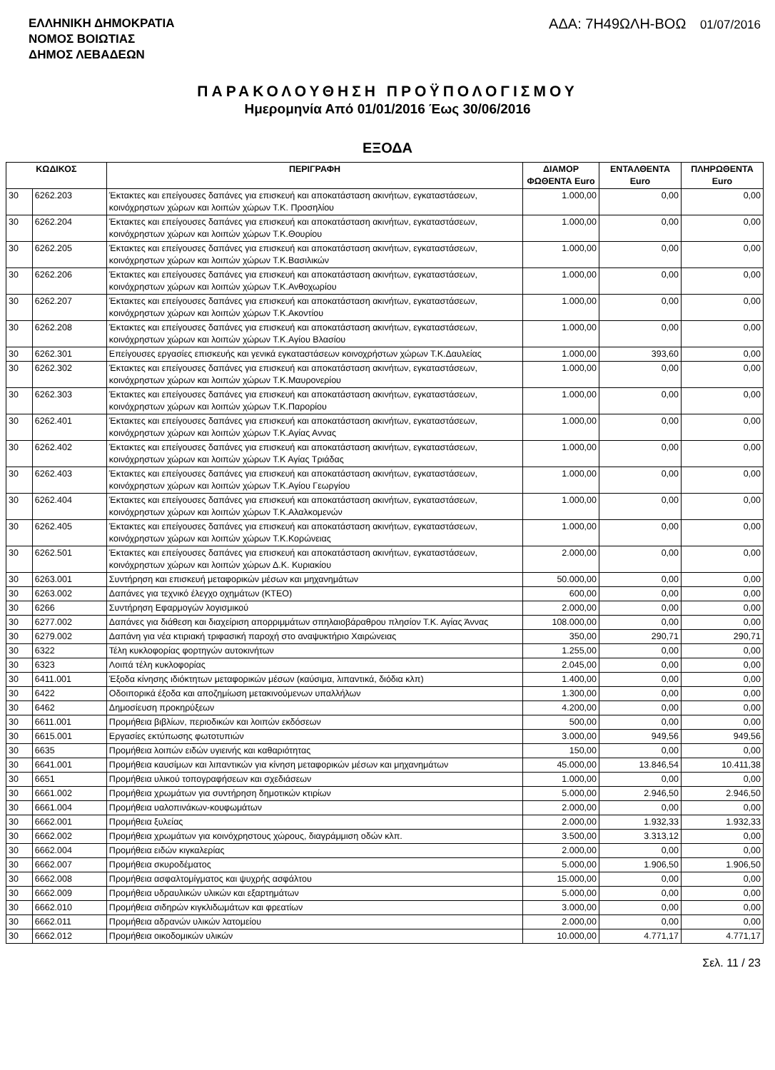ΕΛΛΗΝΙΚΗ ΔΗΜΟΚΡΑΤΙΑ
ΝΟΜΟΣ ΒΟΙΩΤΙΑΣ
ΔΗΜΟΣ ΛΕΒΑΔΕΩΝ
ΑΔΑ: 7Η49ΩΛΗ-ΒΟΩ 01/07/2016
ΠΑΡΑΚΟΛΟΥΘΗΣΗ ΠΡΟΫΠΟΛΟΓΙΣΜΟΥ
Ημερομηνία Από 01/01/2016 Έως 30/06/2016
ΕΞΟΔΑ
| ΚΩΔΙΚΟΣ | | ΠΕΡΙΓΡΑΦΗ | ΔΙΑΜΟΡ ΦΩΘΕΝΤΑ Euro | ΕΝΤΑΛΘΕΝΤΑ Euro | ΠΛΗΡΩΘΕΝΤΑ Euro |
| --- | --- | --- | --- | --- | --- |
| 30 | 6262.203 | Έκτακτες και επείγουσες δαπάνες για επισκευή και αποκατάσταση ακινήτων, εγκαταστάσεων, κοινόχρηστων χώρων και λοιπών χώρων Τ.Κ. Προσηλίου | 1.000,00 | 0,00 | 0,00 |
| 30 | 6262.204 | Έκτακτες και επείγουσες δαπάνες για επισκευή και αποκατάσταση ακινήτων, εγκαταστάσεων, κοινόχρηστων χώρων και λοιπών χώρων Τ.Κ.Θουρίου | 1.000,00 | 0,00 | 0,00 |
| 30 | 6262.205 | Έκτακτες και επείγουσες δαπάνες για επισκευή και αποκατάσταση ακινήτων, εγκαταστάσεων, κοινόχρηστων χώρων και λοιπών χώρων Τ.Κ.Βασιλικών | 1.000,00 | 0,00 | 0,00 |
| 30 | 6262.206 | Έκτακτες και επείγουσες δαπάνες για επισκευή και αποκατάσταση ακινήτων, εγκαταστάσεων, κοινόχρηστων χώρων και λοιπών χώρων Τ.Κ.Ανθοχωρίου | 1.000,00 | 0,00 | 0,00 |
| 30 | 6262.207 | Έκτακτες και επείγουσες δαπάνες για επισκευή και αποκατάσταση ακινήτων, εγκαταστάσεων, κοινόχρηστων χώρων και λοιπών χώρων Τ.Κ.Ακοντίου | 1.000,00 | 0,00 | 0,00 |
| 30 | 6262.208 | Έκτακτες και επείγουσες δαπάνες για επισκευή και αποκατάσταση ακινήτων, εγκαταστάσεων, κοινόχρηστων χώρων και λοιπών χώρων Τ.Κ.Αγίου Βλασίου | 1.000,00 | 0,00 | 0,00 |
| 30 | 6262.301 | Επείγουσες εργασίες επισκευής και γενικά εγκαταστάσεων κοινοχρήστων χώρων Τ.Κ.Δαυλείας | 1.000,00 | 393,60 | 0,00 |
| 30 | 6262.302 | Έκτακτες και επείγουσες δαπάνες για επισκευή και αποκατάσταση ακινήτων, εγκαταστάσεων, κοινόχρηστων χώρων και λοιπών χώρων Τ.Κ.Μαυρονερίου | 1.000,00 | 0,00 | 0,00 |
| 30 | 6262.303 | Έκτακτες και επείγουσες δαπάνες για επισκευή και αποκατάσταση ακινήτων, εγκαταστάσεων, κοινόχρηστων χώρων και λοιπών χώρων Τ.Κ.Παρορίου | 1.000,00 | 0,00 | 0,00 |
| 30 | 6262.401 | Έκτακτες και επείγουσες δαπάνες για επισκευή και αποκατάσταση ακινήτων, εγκαταστάσεων, κοινόχρηστων χώρων και λοιπών χώρων Τ.Κ.Αγίας Αννας | 1.000,00 | 0,00 | 0,00 |
| 30 | 6262.402 | Έκτακτες και επείγουσες δαπάνες για επισκευή και αποκατάσταση ακινήτων, εγκαταστάσεων, κοινόχρηστων χώρων και λοιπών χώρων Τ.Κ Αγίας Τριάδας | 1.000,00 | 0,00 | 0,00 |
| 30 | 6262.403 | Έκτακτες και επείγουσες δαπάνες για επισκευή και αποκατάσταση ακινήτων, εγκαταστάσεων, κοινόχρηστων χώρων και λοιπών χώρων Τ.Κ.Αγίου Γεωργίου | 1.000,00 | 0,00 | 0,00 |
| 30 | 6262.404 | Έκτακτες και επείγουσες δαπάνες για επισκευή και αποκατάσταση ακινήτων, εγκαταστάσεων, κοινόχρηστων χώρων και λοιπών χώρων Τ.Κ.Αλαλκομενών | 1.000,00 | 0,00 | 0,00 |
| 30 | 6262.405 | Έκτακτες και επείγουσες δαπάνες για επισκευή και αποκατάσταση ακινήτων, εγκαταστάσεων, κοινόχρηστων χώρων και λοιπών χώρων Τ.Κ.Κορώνειας | 1.000,00 | 0,00 | 0,00 |
| 30 | 6262.501 | Έκτακτες και επείγουσες δαπάνες για επισκευή και αποκατάσταση ακινήτων, εγκαταστάσεων, κοινόχρηστων χώρων και λοιπών χώρων Δ.Κ. Κυριακίου | 2.000,00 | 0,00 | 0,00 |
| 30 | 6263.001 | Συντήρηση και επισκευή μεταφορικών μέσων και μηχανημάτων | 50.000,00 | 0,00 | 0,00 |
| 30 | 6263.002 | Δαπάνες για τεχνικό έλεγχο οχημάτων (ΚΤΕΟ) | 600,00 | 0,00 | 0,00 |
| 30 | 6266 | Συντήρηση Εφαρμογών λογισμικού | 2.000,00 | 0,00 | 0,00 |
| 30 | 6277.002 | Δαπάνες για διάθεση και διαχείριση απορριμμάτων σπηλαιοβάραθρου πλησίον Τ.Κ. Αγίας Άννας | 108.000,00 | 0,00 | 0,00 |
| 30 | 6279.002 | Δαπάνη για νέα κτιριακή τριφασική παροχή στο αναψυκτήριο Χαιρώνειας | 350,00 | 290,71 | 290,71 |
| 30 | 6322 | Τέλη κυκλοφορίας φορτηγών αυτοκινήτων | 1.255,00 | 0,00 | 0,00 |
| 30 | 6323 | Λοιπά τέλη κυκλοφορίας | 2.045,00 | 0,00 | 0,00 |
| 30 | 6411.001 | Έξοδα κίνησης ιδιόκτητων μεταφορικών μέσων (καύσιμα, λιπαντικά, διόδια κλπ) | 1.400,00 | 0,00 | 0,00 |
| 30 | 6422 | Οδοιπορικά έξοδα και αποζημίωση μετακινούμενων υπαλλήλων | 1.300,00 | 0,00 | 0,00 |
| 30 | 6462 | Δημοσίευση προκηρύξεων | 4.200,00 | 0,00 | 0,00 |
| 30 | 6611.001 | Προμήθεια βιβλίων, περιοδικών και λοιπών εκδόσεων | 500,00 | 0,00 | 0,00 |
| 30 | 6615.001 | Εργασίες εκτύπωσης φωτοτυπιών | 3.000,00 | 949,56 | 949,56 |
| 30 | 6635 | Προμήθεια λοιπών ειδών υγιεινής και καθαριότητας | 150,00 | 0,00 | 0,00 |
| 30 | 6641.001 | Προμήθεια καυσίμων και λιπαντικών για κίνηση μεταφορικών μέσων και μηχανημάτων | 45.000,00 | 13.846,54 | 10.411,38 |
| 30 | 6651 | Προμήθεια υλικού τοπογραφήσεων και σχεδιάσεων | 1.000,00 | 0,00 | 0,00 |
| 30 | 6661.002 | Προμήθεια χρωμάτων για συντήρηση δημοτικών κτιρίων | 5.000,00 | 2.946,50 | 2.946,50 |
| 30 | 6661.004 | Προμήθεια υαλοπινάκων-κουφωμάτων | 2.000,00 | 0,00 | 0,00 |
| 30 | 6662.001 | Προμήθεια ξυλείας | 2.000,00 | 1.932,33 | 1.932,33 |
| 30 | 6662.002 | Προμήθεια χρωμάτων για κοινόχρηστους χώρους, διαγράμμιση οδών κλπ. | 3.500,00 | 3.313,12 | 0,00 |
| 30 | 6662.004 | Προμήθεια ειδών κιγκαλερίας | 2.000,00 | 0,00 | 0,00 |
| 30 | 6662.007 | Προμήθεια σκυροδέματος | 5.000,00 | 1.906,50 | 1.906,50 |
| 30 | 6662.008 | Προμήθεια ασφαλτομίγματος και ψυχρής ασφάλτου | 15.000,00 | 0,00 | 0,00 |
| 30 | 6662.009 | Προμήθεια υδραυλικών υλικών και εξαρτημάτων | 5.000,00 | 0,00 | 0,00 |
| 30 | 6662.010 | Προμήθεια σιδηρών κιγκλιδωμάτων και φρεατίων | 3.000,00 | 0,00 | 0,00 |
| 30 | 6662.011 | Προμήθεια αδρανών υλικών λατομείου | 2.000,00 | 0,00 | 0,00 |
| 30 | 6662.012 | Προμήθεια οικοδομικών υλικών | 10.000,00 | 4.771,17 | 4.771,17 |
Σελ. 11 / 23